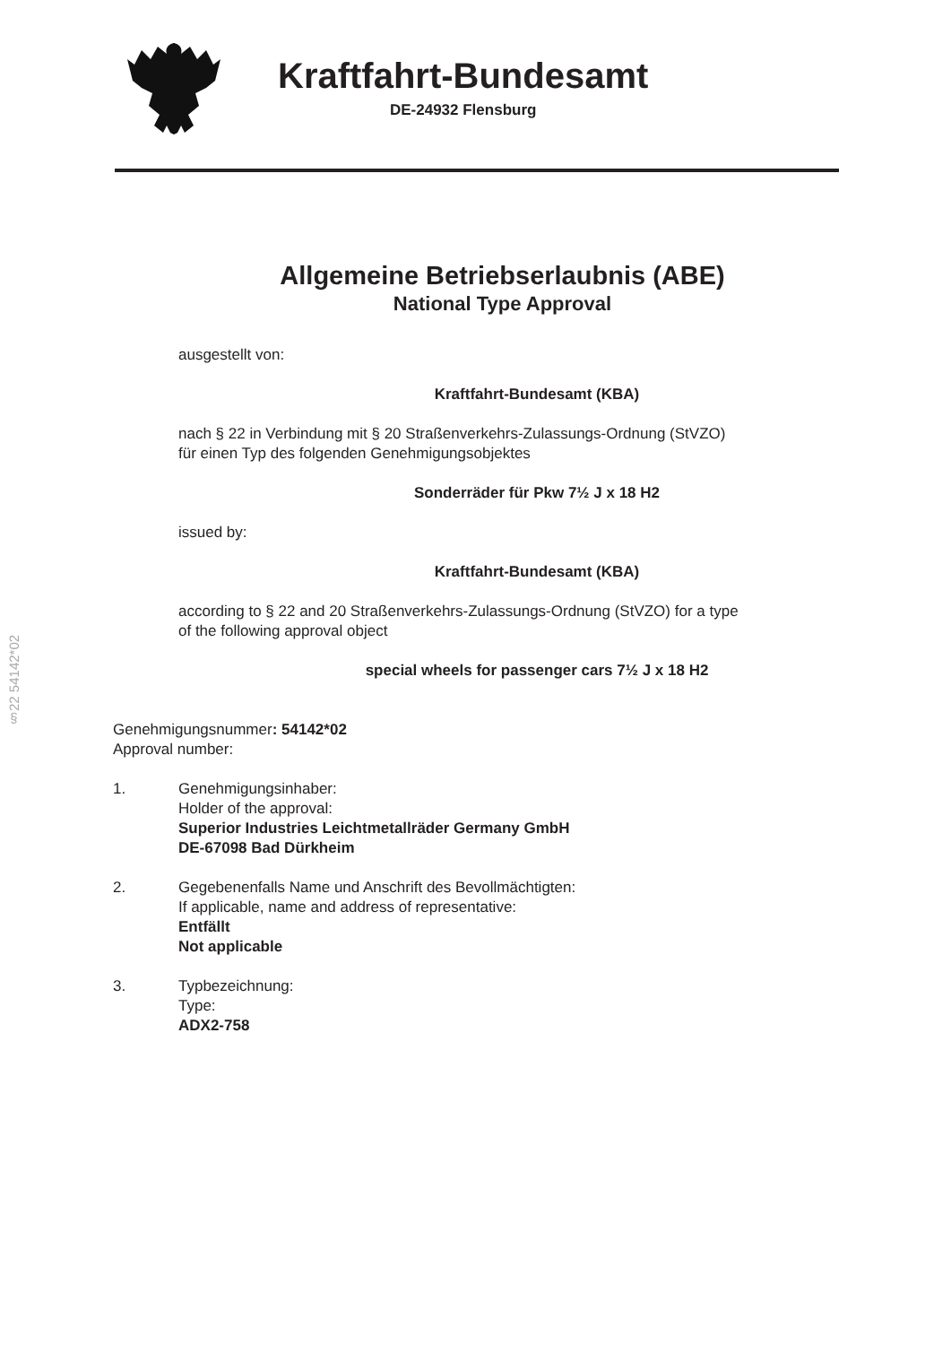Kraftfahrt-Bundesamt
DE-24932 Flensburg
Allgemeine Betriebserlaubnis (ABE)
National Type Approval
ausgestellt von:
Kraftfahrt-Bundesamt (KBA)
nach § 22 in Verbindung mit § 20 Straßenverkehrs-Zulassungs-Ordnung (StVZO)
für einen Typ des folgenden Genehmigungsobjektes
Sonderräder für Pkw 7½ J x 18 H2
issued by:
Kraftfahrt-Bundesamt (KBA)
according to § 22 and 20 Straßenverkehrs-Zulassungs-Ordnung (StVZO) for a type
of the following approval object
special wheels for passenger cars 7½ J x 18 H2
Genehmigungsnummer: 54142*02
Approval number:
1. Genehmigungsinhaber:
Holder of the approval:
Superior Industries Leichtmetallräder Germany GmbH
DE-67098 Bad Dürkheim
2. Gegebenenfalls Name und Anschrift des Bevollmächtigten:
If applicable, name and address of representative:
Entfällt
Not applicable
3. Typbezeichnung:
Type:
ADX2-758
§22 54142*02